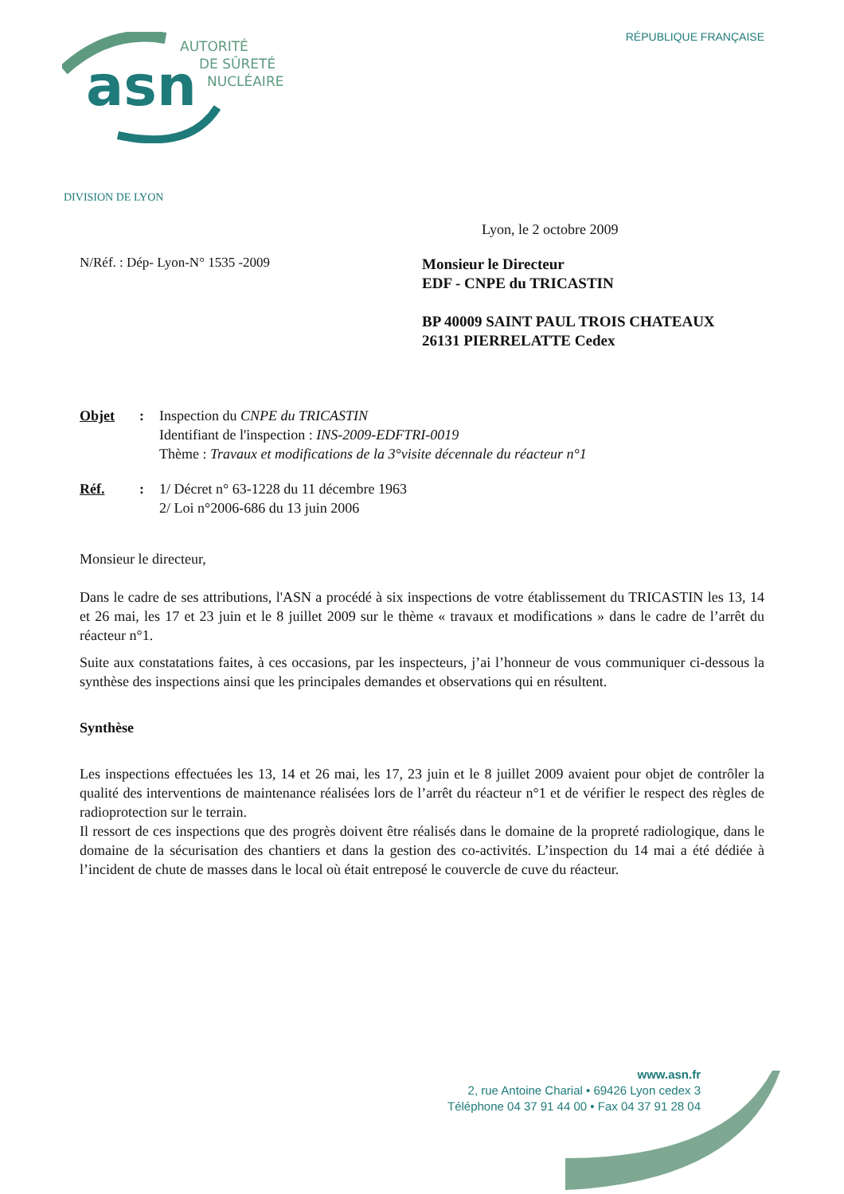RÉPUBLIQUE FRANÇAISE
asn
AUTORITÉ
DE SÛRETÉ
NUCLÉAIRE
DIVISION DE LYON
Lyon, le 2 octobre 2009
N/Réf. : Dép- Lyon-N° 1535 -2009
Monsieur le Directeur
EDF - CNPE du TRICASTIN
BP 40009 SAINT PAUL TROIS CHATEAUX
26131 PIERRELATTE Cedex
Objet : Inspection du CNPE du TRICASTIN
Identifiant de l'inspection : INS-2009-EDFTRI-0019
Thème : Travaux et modifications de la 3°visite décennale du réacteur n°1
Réf. : 1/ Décret n° 63-1228 du 11 décembre 1963
2/ Loi n°2006-686 du 13 juin 2006
Monsieur le directeur,
Dans le cadre de ses attributions, l'ASN a procédé à six inspections de votre établissement du TRICASTIN les 13, 14 et 26 mai, les 17 et 23 juin et le 8 juillet 2009 sur le thème « travaux et modifications » dans le cadre de l’arrêt du réacteur n°1.
Suite aux constatations faites, à ces occasions, par les inspecteurs, j’ai l’honneur de vous communiquer ci-dessous la synthèse des inspections ainsi que les principales demandes et observations qui en résultent.
Synthèse
Les inspections effectuées les 13, 14 et 26 mai, les 17, 23 juin et le 8 juillet 2009 avaient pour objet de contrôler la qualité des interventions de maintenance réalisées lors de l’arrêt du réacteur n°1 et de vérifier le respect des règles de radioprotection sur le terrain.
Il ressort de ces inspections que des progrès doivent être réalisés dans le domaine de la propreté radiologique, dans le domaine de la sécurisation des chantiers et dans la gestion des co-activités. L’inspection du 14 mai a été dédiée à l’incident de chute de masses dans le local où était entreposé le couvercle de cuve du réacteur.
www.asn.fr
2, rue Antoine Charial • 69426 Lyon cedex 3
Téléphone 04 37 91 44 00 • Fax 04 37 91 28 04